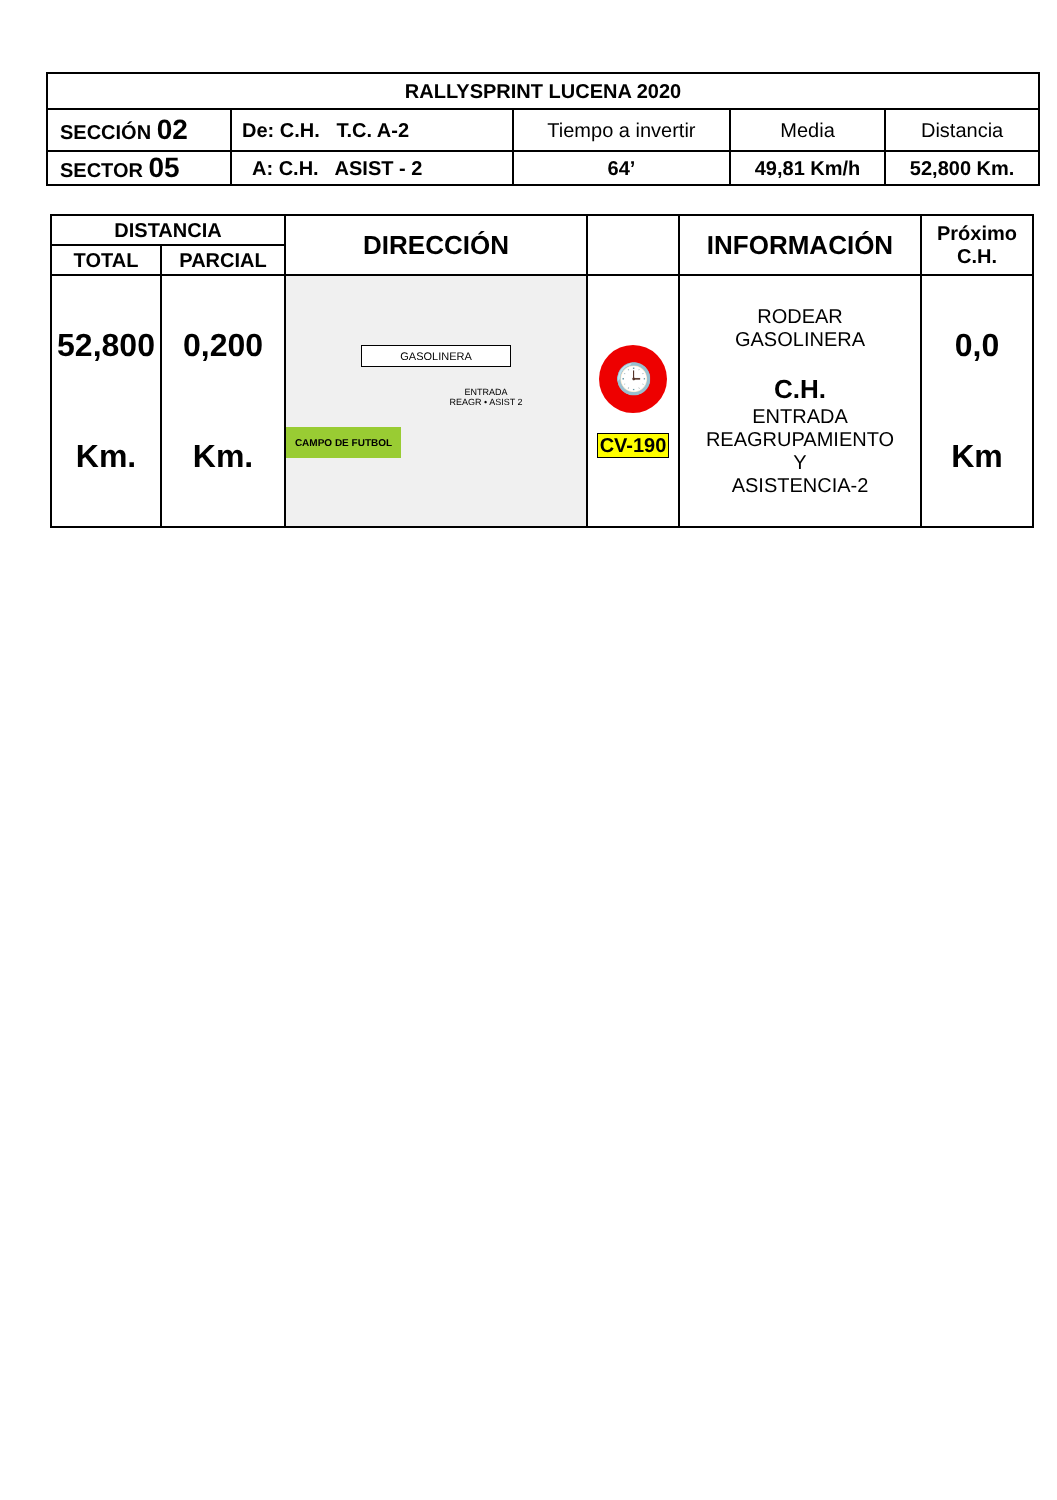| RALLYSPRINT LUCENA 2020 | | | | |
| --- | --- | --- | --- | --- |
| SECCIÓN 02 | De: C.H. T.C. A-2 | Tiempo a invertir | Media | Distancia |
| SECTOR 05 | A: C.H. ASIST - 2 | 64’ | 49,81 Km/h | 52,800 Km. |
| DISTANCIA | | DIRECCIÓN | | INFORMACIÓN | Próximo C.H. |
| --- | --- | --- | --- | --- | --- |
| TOTAL | PARCIAL | | | | |
| 52,800 Km. | 0,200 Km. | GASOLINERA ENTRADA REAGR • ASIST 2 CAMPO DE FUTBOL | 🕒 CV-190 | RODEAR GASOLINERA C.H. ENTRADA REAGRUPAMIENTO Y ASISTENCIA-2 | 0,0 Km |